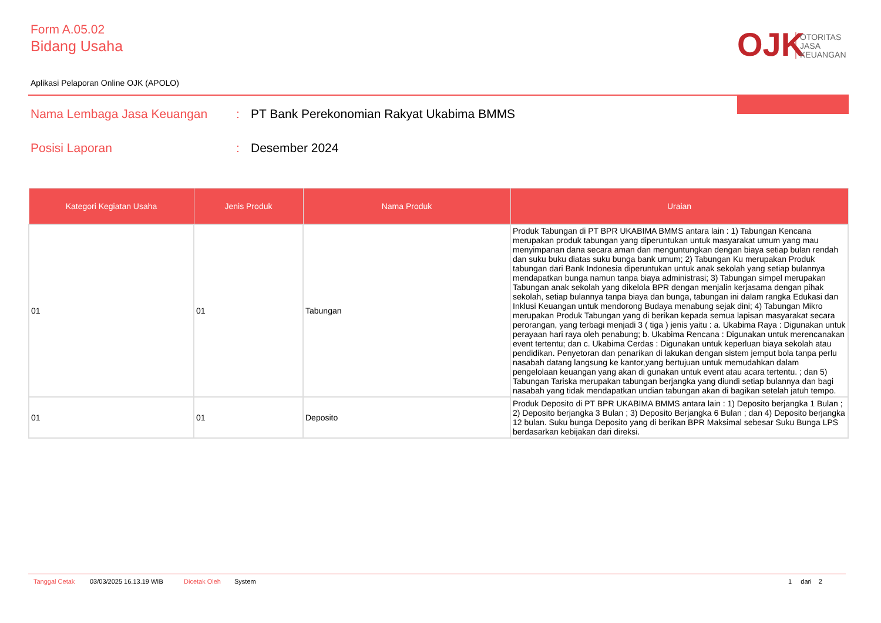Form A.05.02
Bidang Usaha
OJK
OTORITAS
JASA
KEUANGAN
Aplikasi Pelaporan Online OJK (APOLO)
Nama Lembaga Jasa Keuangan : PT Bank Perekonomian Rakyat Ukabima BMMS
Posisi Laporan : Desember 2024
| Kategori Kegiatan Usaha | Jenis Produk | Nama Produk | Uraian |
| --- | --- | --- | --- |
| 01 | 01 | Tabungan | Produk Tabungan di PT BPR UKABIMA BMMS antara lain : 1) Tabungan Kencana merupakan produk tabungan yang diperuntukan untuk masyarakat umum yang mau menyimpanan dana secara aman dan menguntungkan dengan biaya setiap bulan rendah dan suku buku diatas suku bunga bank umum; 2) Tabungan Ku merupakan Produk tabungan dari Bank Indonesia diperuntukan untuk anak sekolah yang setiap bulannya mendapatkan bunga namun tanpa biaya administrasi; 3) Tabungan simpel merupakan Tabungan anak sekolah yang dikelola BPR dengan menjalin kerjasama dengan pihak sekolah, setiap bulannya tanpa biaya dan bunga, tabungan ini dalam rangka Edukasi dan Inklusi Keuangan untuk mendorong Budaya menabung sejak dini; 4) Tabungan Mikro merupakan Produk Tabungan yang di berikan kepada semua lapisan masyarakat secara perorangan, yang terbagi menjadi 3 ( tiga ) jenis yaitu : a. Ukabima Raya : Digunakan untuk perayaan hari raya oleh penabung; b. Ukabima Rencana : Digunakan untuk merencanakan event tertentu; dan c. Ukabima Cerdas : Digunakan untuk keperluan biaya sekolah atau pendidikan. Penyetoran dan penarikan di lakukan dengan sistem jemput bola tanpa perlu nasabah datang langsung ke kantor,yang bertujuan untuk memudahkan dalam pengelolaan keuangan yang akan di gunakan untuk event atau acara tertentu. ; dan 5) Tabungan Tariska merupakan tabungan berjangka yang diundi setiap bulannya dan bagi nasabah yang tidak mendapatkan undian tabungan akan di bagikan setelah jatuh tempo. |
| 01 | 01 | Deposito | Produk Deposito di PT BPR UKABIMA BMMS antara lain : 1) Deposito berjangka 1 Bulan ; 2) Deposito berjangka 3 Bulan ; 3) Deposito Berjangka 6 Bulan ; dan 4) Deposito berjangka 12 bulan. Suku bunga Deposito yang di berikan BPR Maksimal sebesar Suku Bunga LPS berdasarkan kebijakan dari direksi. |
Tanggal Cetak 03/03/2025 16.13.19 WIB Dicetak Oleh System 1 dari 2